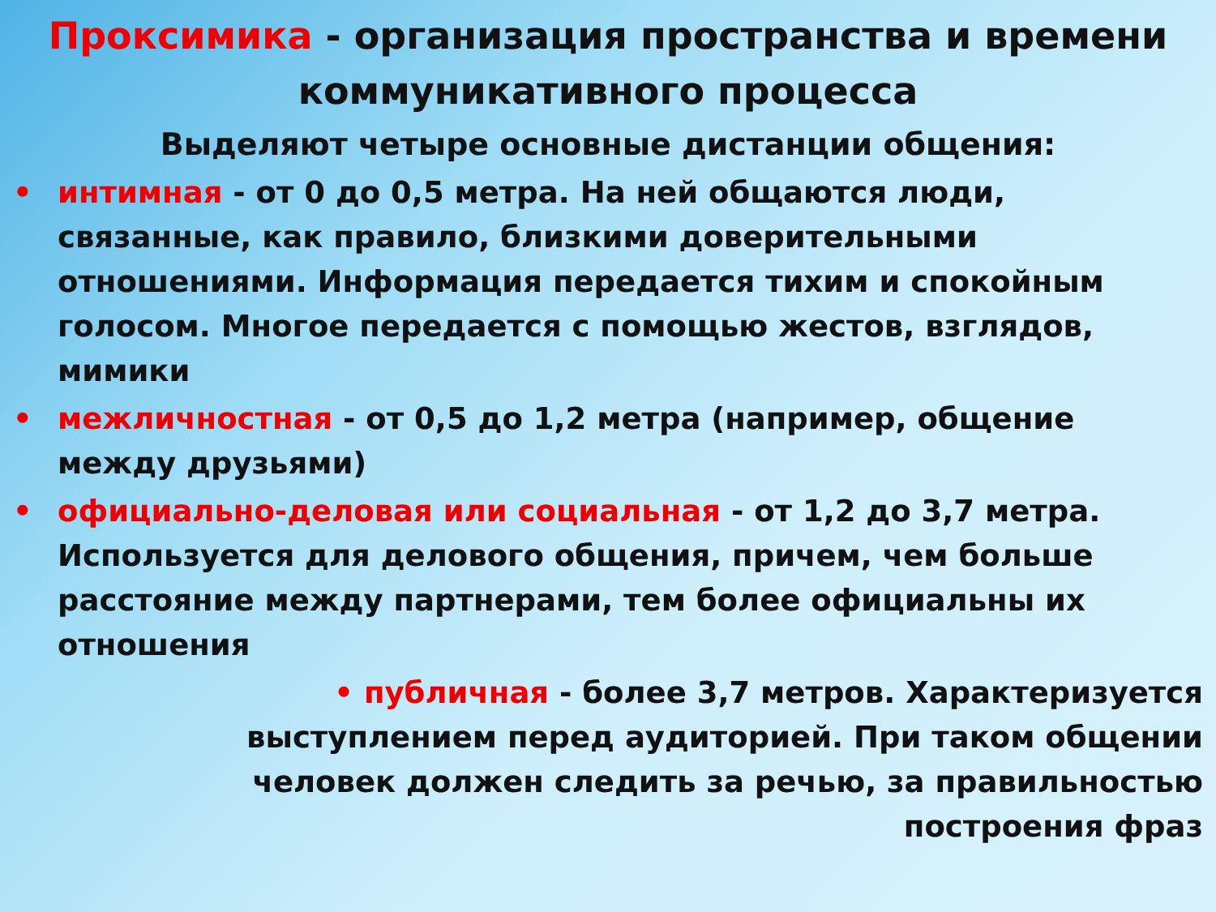Проксимика - организация пространства и времени коммуникативного процесса
Выделяют четыре основные дистанции общения:
• интимная - от 0 до 0,5 метра. На ней общаются люди, связанные, как правило, близкими доверительными отношениями. Информация передается тихим и спокойным голосом. Многое передается с помощью жестов, взглядов, мимики
• межличностная - от 0,5 до 1,2 метра (например, общение между друзьями)
• официально-деловая или социальная - от 1,2 до 3,7 метра. Используется для делового общения, причем, чем больше расстояние между партнерами, тем более официальны их отношения
• публичная - более 3,7 метров. Характеризуется выступлением перед аудиторией. При таком общении человек должен следить за речью, за правильностью построения фраз